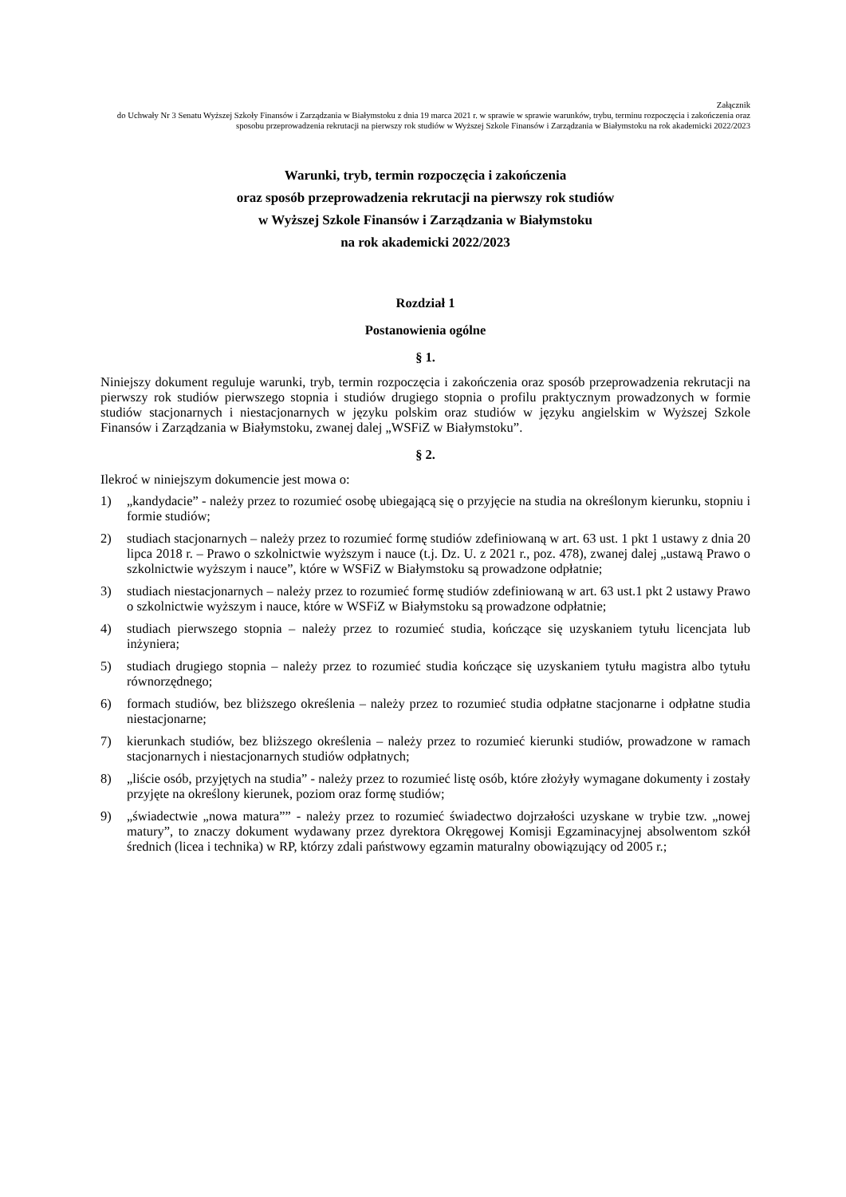Załącznik
do Uchwały Nr 3 Senatu Wyższej Szkoły Finansów i Zarządzania w Białymstoku z dnia 19 marca 2021 r. w sprawie w sprawie warunków, trybu, terminu rozpoczęcia i zakończenia oraz sposobu przeprowadzenia rekrutacji na pierwszy rok studiów w Wyższej Szkole Finansów i Zarządzania w Białymstoku na rok akademicki 2022/2023
Warunki, tryb, termin rozpoczęcia i zakończenia
oraz sposób przeprowadzenia rekrutacji na pierwszy rok studiów
w Wyższej Szkole Finansów i Zarządzania w Białymstoku
na rok akademicki 2022/2023
Rozdział 1
Postanowienia ogólne
§ 1.
Niniejszy dokument reguluje warunki, tryb, termin rozpoczęcia i zakończenia oraz sposób przeprowadzenia rekrutacji na pierwszy rok studiów pierwszego stopnia i studiów drugiego stopnia o profilu praktycznym prowadzonych w formie studiów stacjonarnych i niestacjonarnych w języku polskim oraz studiów w języku angielskim w Wyższej Szkole Finansów i Zarządzania w Białymstoku, zwanej dalej „WSFiZ w Białymstoku”.
§ 2.
Ilekroć w niniejszym dokumencie jest mowa o:
1) „kandydacie” - należy przez to rozumieć osobę ubiegającą się o przyjęcie na studia na określonym kierunku, stopniu i formie studiów;
2) studiach stacjonarnych – należy przez to rozumieć formę studiów zdefiniowaną w art. 63 ust. 1 pkt 1 ustawy z dnia 20 lipca 2018 r. – Prawo o szkolnictwie wyższym i nauce (t.j. Dz. U. z 2021 r., poz. 478), zwanej dalej „ustawą Prawo o szkolnictwie wyższym i nauce”, które w WSFiZ w Białymstoku są prowadzone odpłatnie;
3) studiach niestacjonarnych – należy przez to rozumieć formę studiów zdefiniowaną w art. 63 ust.1 pkt 2 ustawy Prawo o szkolnictwie wyższym i nauce, które w WSFiZ w Białymstoku są prowadzone odpłatnie;
4) studiach pierwszego stopnia – należy przez to rozumieć studia, kończące się uzyskaniem tytułu licencjata lub inżyniera;
5) studiach drugiego stopnia – należy przez to rozumieć studia kończące się uzyskaniem tytułu magistra albo tytułu równorzędnego;
6) formach studiów, bez bliższego określenia – należy przez to rozumieć studia odpłatne stacjonarne i odpłatne studia niestacjonarne;
7) kierunkach studiów, bez bliższego określenia – należy przez to rozumieć kierunki studiów, prowadzone w ramach stacjonarnych i niestacjonarnych studiów odpłatnych;
8) „liście osób, przyjętych na studia” - należy przez to rozumieć listę osób, które złożyły wymagane dokumenty i zostały przyjęte na określony kierunek, poziom oraz formę studiów;
9) „świadectwie „nowa matura”” - należy przez to rozumieć świadectwo dojrzałości uzyskane w trybie tzw. „nowej matury”, to znaczy dokument wydawany przez dyrektora Okręgowej Komisji Egzaminacyjnej absolwentom szkół średnich (licea i technika) w RP, którzy zdali państwowy egzamin maturalny obowiązujący od 2005 r.;